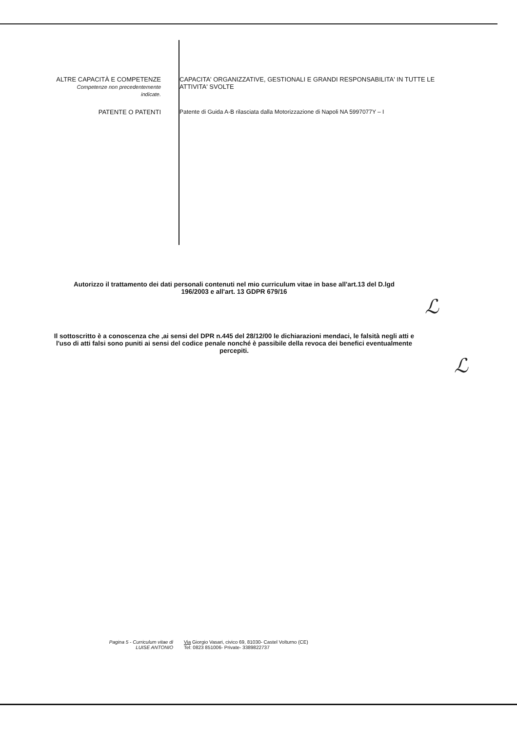ALTRE CAPACITÀ E COMPETENZE
Competenze non precedentemente
indicate.
CAPACITA' ORGANIZZATIVE, GESTIONALI E GRANDI RESPONSABILITA' IN TUTTE LE ATTIVITA' SVOLTE
PATENTE O PATENTI Patente di Guida A-B rilasciata dalla Motorizzazione di Napoli NA 5997077Y – I
Autorizzo il trattamento dei dati personali contenuti nel mio curriculum vitae in base all'art.13 del D.lgd
196/2003 e all'art. 13 GDPR 679/16
ℒ
Il sottoscritto è a conoscenza che ,ai sensi del DPR n.445 del 28/12/00 le dichiarazioni mendaci, le falsità negli atti e l'uso di atti falsi sono puniti ai sensi del codice penale nonché è passibile della revoca dei benefici eventualmente percepiti.
ℒ
Pagina 5 - Curriculum vitae di
LUISE ANTONIO
Via Giorgio Vasari, civico 69, 81030- Castel Volturno (CE)
Tel: 0823 851006- Private- 3389822737